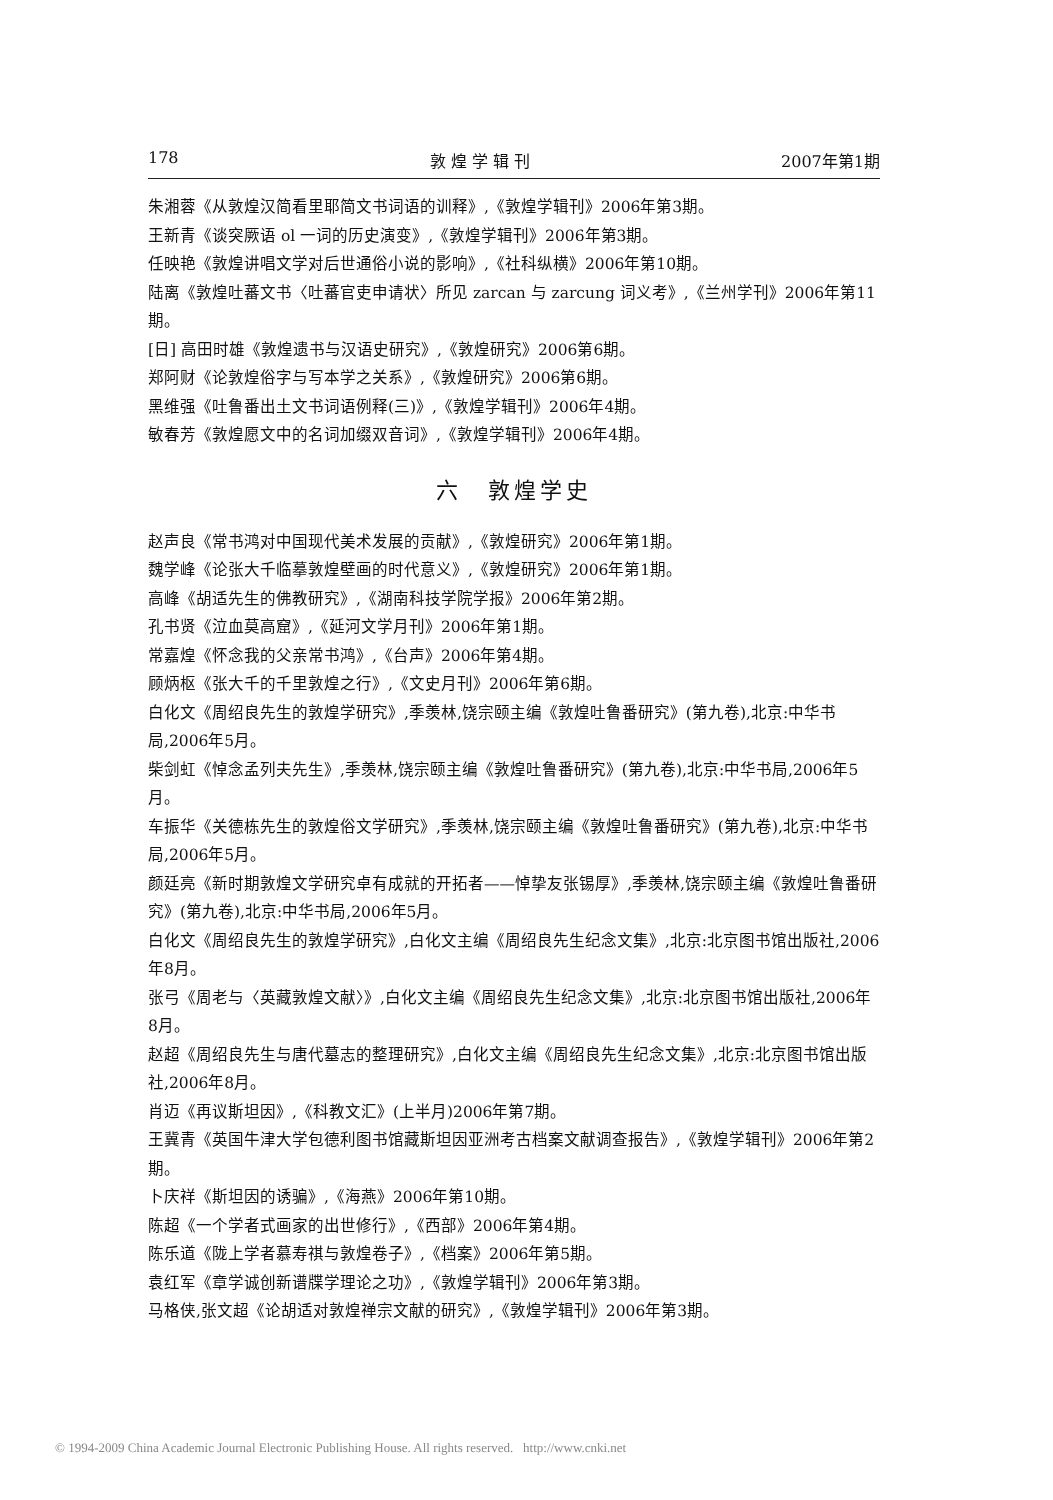178 敦 煌 学 辑 刊 2007年第1期
朱湘蓉《从敦煌汉简看里耶简文书词语的训释》,《敦煌学辑刊》2006年第3期。
王新青《谈突厥语 ol 一词的历史演变》,《敦煌学辑刊》2006年第3期。
任映艳《敦煌讲唱文学对后世通俗小说的影响》,《社科纵横》2006年第10期。
陆离《敦煌吐蕃文书〈吐蕃官吏申请状〉所见 zarcan 与 zarcung 词义考》,《兰州学刊》2006年第11期。
[日] 高田时雄《敦煌遗书与汉语史研究》,《敦煌研究》2006第6期。
郑阿财《论敦煌俗字与写本学之关系》,《敦煌研究》2006第6期。
黑维强《吐鲁番出土文书词语例释(三)》,《敦煌学辑刊》2006年4期。
敏春芳《敦煌愿文中的名词加缀双音词》,《敦煌学辑刊》2006年4期。
六　敦煌学史
赵声良《常书鸿对中国现代美术发展的贡献》,《敦煌研究》2006年第1期。
魏学峰《论张大千临摹敦煌壁画的时代意义》,《敦煌研究》2006年第1期。
高峰《胡适先生的佛教研究》,《湖南科技学院学报》2006年第2期。
孔书贤《泣血莫高窟》,《延河文学月刊》2006年第1期。
常嘉煌《怀念我的父亲常书鸿》,《台声》2006年第4期。
顾炳枢《张大千的千里敦煌之行》,《文史月刊》2006年第6期。
白化文《周绍良先生的敦煌学研究》,季羡林,饶宗颐主编《敦煌吐鲁番研究》(第九卷),北京:中华书局,2006年5月。
柴剑虹《悼念孟列夫先生》,季羡林,饶宗颐主编《敦煌吐鲁番研究》(第九卷),北京:中华书局,2006年5月。
车振华《关德栋先生的敦煌俗文学研究》,季羡林,饶宗颐主编《敦煌吐鲁番研究》(第九卷),北京:中华书局,2006年5月。
颜廷亮《新时期敦煌文学研究卓有成就的开拓者——悼挚友张锡厚》,季羡林,饶宗颐主编《敦煌吐鲁番研究》(第九卷),北京:中华书局,2006年5月。
白化文《周绍良先生的敦煌学研究》,白化文主编《周绍良先生纪念文集》,北京:北京图书馆出版社,2006年8月。
张弓《周老与〈英藏敦煌文献〉》,白化文主编《周绍良先生纪念文集》,北京:北京图书馆出版社,2006年8月。
赵超《周绍良先生与唐代墓志的整理研究》,白化文主编《周绍良先生纪念文集》,北京:北京图书馆出版社,2006年8月。
肖迈《再议斯坦因》,《科教文汇》(上半月)2006年第7期。
王冀青《英国牛津大学包德利图书馆藏斯坦因亚洲考古档案文献调查报告》,《敦煌学辑刊》2006年第2期。
卜庆祥《斯坦因的诱骗》,《海燕》2006年第10期。
陈超《一个学者式画家的出世修行》,《西部》2006年第4期。
陈乐道《陇上学者慕寿祺与敦煌卷子》,《档案》2006年第5期。
袁红军《章学诚创新谱牒学理论之功》,《敦煌学辑刊》2006年第3期。
马格侠,张文超《论胡适对敦煌禅宗文献的研究》,《敦煌学辑刊》2006年第3期。
© 1994-2009 China Academic Journal Electronic Publishing House. All rights reserved. http://www.cnki.net